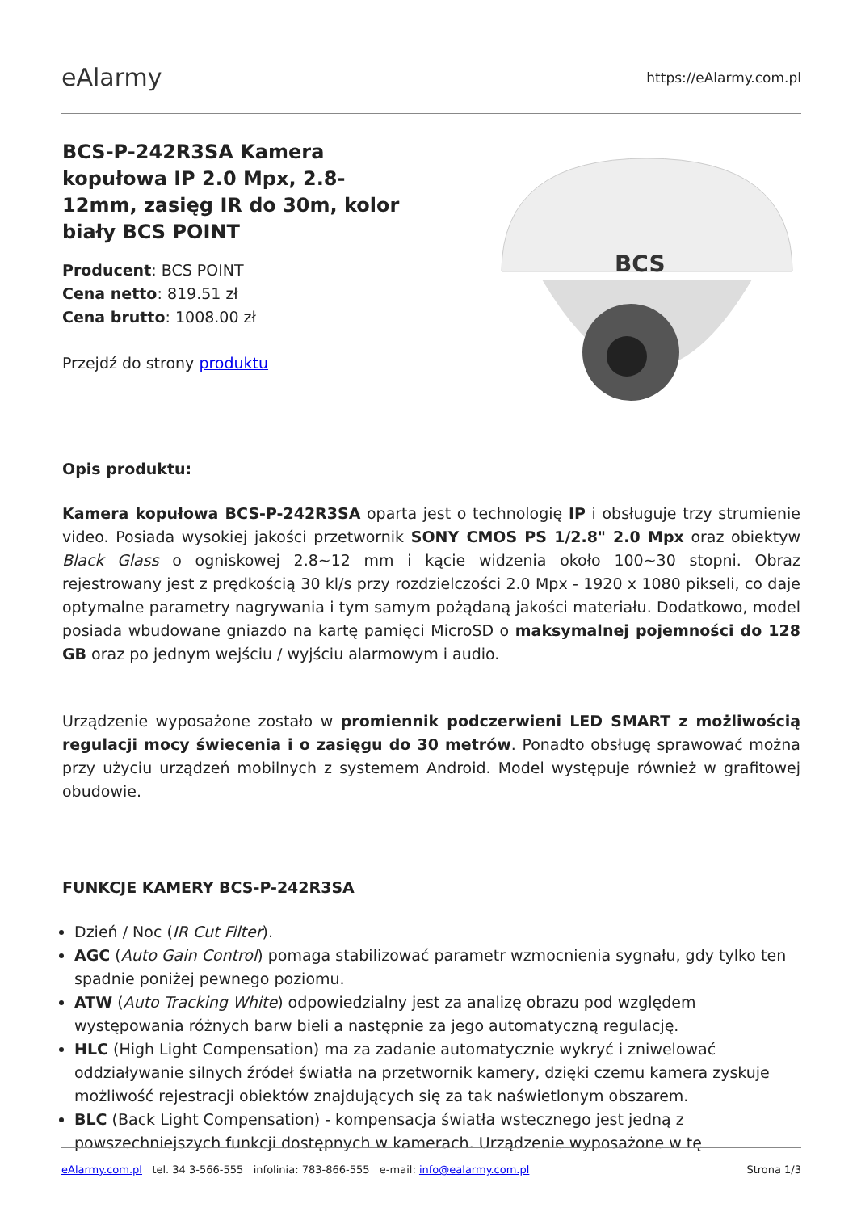eAlarmy
https://eAlarmy.com.pl
BCS-P-242R3SA Kamera kopułowa IP 2.0 Mpx, 2.8-12mm, zasięg IR do 30m, kolor biały BCS POINT
Producent: BCS POINT
Cena netto: 819.51 zł
Cena brutto: 1008.00 zł
Przejdź do strony produktu
BCS
Opis produktu:
Kamera kopułowa BCS-P-242R3SA oparta jest o technologię IP i obsługuje trzy strumienie video. Posiada wysokiej jakości przetwornik SONY CMOS PS 1/2.8" 2.0 Mpx oraz obiektyw Black Glass o ogniskowej 2.8~12 mm i kącie widzenia około 100~30 stopni. Obraz rejestrowany jest z prędkością 30 kl/s przy rozdzielczości 2.0 Mpx - 1920 x 1080 pikseli, co daje optymalne parametry nagrywania i tym samym pożądaną jakości materiału. Dodatkowo, model posiada wbudowane gniazdo na kartę pamięci MicroSD o maksymalnej pojemności do 128 GB oraz po jednym wejściu / wyjściu alarmowym i audio.
Urządzenie wyposażone zostało w promiennik podczerwieni LED SMART z możliwością regulacji mocy świecenia i o zasięgu do 30 metrów. Ponadto obsługę sprawować można przy użyciu urządzeń mobilnych z systemem Android. Model występuje również w grafitowej obudowie.
FUNKCJE KAMERY BCS-P-242R3SA
Dzień / Noc (IR Cut Filter).
AGC (Auto Gain Control) pomaga stabilizować parametr wzmocnienia sygnału, gdy tylko ten spadnie poniżej pewnego poziomu.
ATW (Auto Tracking White) odpowiedzialny jest za analizę obrazu pod względem występowania różnych barw bieli a następnie za jego automatyczną regulację.
HLC (High Light Compensation) ma za zadanie automatycznie wykryć i zniwelować oddziaływanie silnych źródeł światła na przetwornik kamery, dzięki czemu kamera zyskuje możliwość rejestracji obiektów znajdujących się za tak naświetlonym obszarem.
BLC (Back Light Compensation) - kompensacja światła wstecznego jest jedną z powszechniejszych funkcji dostępnych w kamerach. Urządzenie wyposażone w tę
eAlarmy.com.pl tel. 34 3-566-555 infolinia: 783-866-555 e-mail: info@ealarmy.com.pl
Strona 1/3